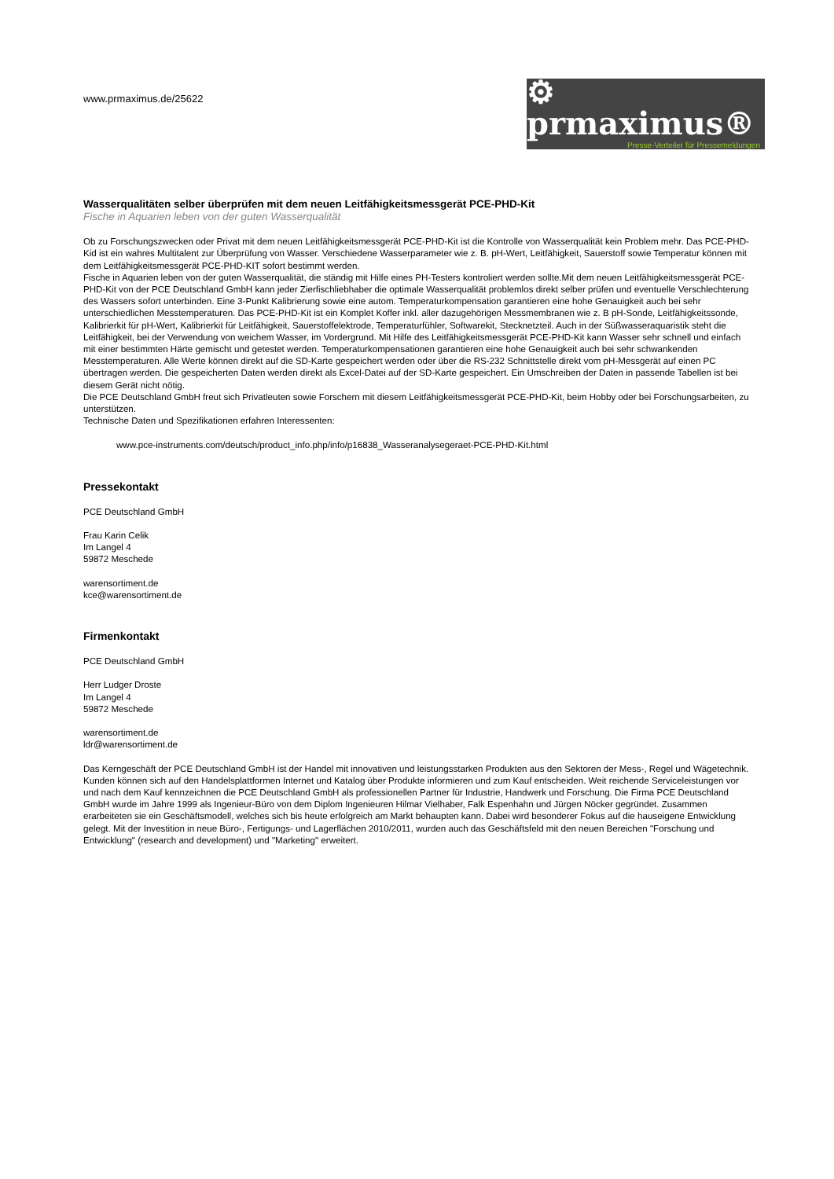www.prmaximus.de/25622
⚙ prmaximus®
Presse-Verteiler für Pressemeldungen
Wasserqualitäten selber überprüfen mit dem neuen Leitfähigkeitsmessgerät PCE-PHD-Kit
Fische in Aquarien leben von der guten Wasserqualität
Ob zu Forschungszwecken oder Privat mit dem neuen Leitfähigkeitsmessgerät PCE-PHD-Kit ist die Kontrolle von Wasserqualität kein Problem mehr. Das PCE-PHD-Kid ist ein wahres Multitalent zur Überprüfung von Wasser. Verschiedene Wasserparameter wie z. B. pH-Wert, Leitfähigkeit, Sauerstoff sowie Temperatur können mit dem Leitfähigkeitsmessgerät PCE-PHD-KIT sofort bestimmt werden.
Fische in Aquarien leben von der guten Wasserqualität, die ständig mit Hilfe eines PH-Testers kontroliert werden sollte.Mit dem neuen Leitfähigkeitsmessgerät PCE-PHD-Kit von der PCE Deutschland GmbH kann jeder Zierfischliebhaber die optimale Wasserqualität problemlos direkt selber prüfen und eventuelle Verschlechterung des Wassers sofort unterbinden. Eine 3-Punkt Kalibrierung sowie eine autom. Temperaturkompensation garantieren eine hohe Genauigkeit auch bei sehr unterschiedlichen Messtemperaturen. Das PCE-PHD-Kit ist ein Komplet Koffer inkl. aller dazugehörigen Messmembranen wie z. B pH-Sonde, Leitfähigkeitssonde, Kalibrierkit für pH-Wert, Kalibrierkit für Leitfähigkeit, Sauerstoffelektrode, Temperaturfühler, Softwarekit, Stecknetzteil. Auch in der Süßwasseraquaristik steht die Leitfähigkeit, bei der Verwendung von weichem Wasser, im Vordergrund. Mit Hilfe des Leitfähigkeitsmessgerät PCE-PHD-Kit kann Wasser sehr schnell und einfach mit einer bestimmten Härte gemischt und getestet werden. Temperaturkompensationen garantieren eine hohe Genauigkeit auch bei sehr schwankenden Messtemperaturen. Alle Werte können direkt auf die SD-Karte gespeichert werden oder über die RS-232 Schnittstelle direkt vom pH-Messgerät auf einen PC übertragen werden. Die gespeicherten Daten werden direkt als Excel-Datei auf der SD-Karte gespeichert. Ein Umschreiben der Daten in passende Tabellen ist bei diesem Gerät nicht nötig.
Die PCE Deutschland GmbH freut sich Privatleuten sowie Forschern mit diesem Leitfähigkeitsmessgerät PCE-PHD-Kit, beim Hobby oder bei Forschungsarbeiten, zu unterstützen.
Technische Daten und Spezifikationen erfahren Interessenten:
www.pce-instruments.com/deutsch/product_info.php/info/p16838_Wasseranalysegeraet-PCE-PHD-Kit.html
Pressekontakt
PCE Deutschland GmbH
Frau Karin Celik
Im Langel 4
59872 Meschede
warensortiment.de
kce@warensortiment.de
Firmenkontakt
PCE Deutschland GmbH
Herr Ludger Droste
Im Langel 4
59872 Meschede
warensortiment.de
ldr@warensortiment.de
Das Kerngeschäft der PCE Deutschland GmbH ist der Handel mit innovativen und leistungsstarken Produkten aus den Sektoren der Mess-, Regel und Wägetechnik. Kunden können sich auf den Handelsplattformen Internet und Katalog über Produkte informieren und zum Kauf entscheiden. Weit reichende Serviceleistungen vor und nach dem Kauf kennzeichnen die PCE Deutschland GmbH als professionellen Partner für Industrie, Handwerk und Forschung. Die Firma PCE Deutschland GmbH wurde im Jahre 1999 als Ingenieur-Büro von dem Diplom Ingenieuren Hilmar Vielhaber, Falk Espenhahn und Jürgen Nöcker gegründet. Zusammen erarbeiteten sie ein Geschäftsmodell, welches sich bis heute erfolgreich am Markt behaupten kann. Dabei wird besonderer Fokus auf die hauseigene Entwicklung gelegt. Mit der Investition in neue Büro-, Fertigungs- und Lagerflächen 2010/2011, wurden auch das Geschäftsfeld mit den neuen Bereichen "Forschung und Entwicklung" (research and development) und "Marketing" erweitert.